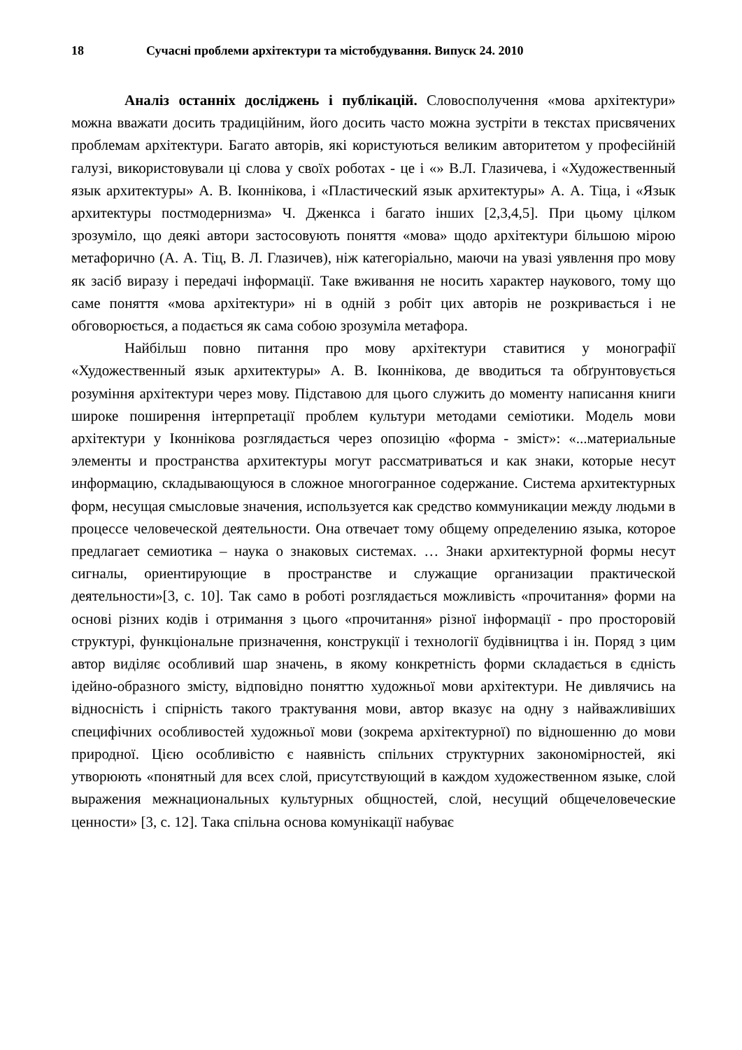18 Сучасні проблеми архітектури та містобудування. Випуск 24. 2010
Аналіз останніх досліджень і публікацій. Словосполучення «мова архітектури» можна вважати досить традиційним, його досить часто можна зустріти в текстах присвячених проблемам архітектури. Багато авторів, які користуються великим авторитетом у професійній галузі, використовували ці слова у своїх роботах - це і «» В.Л. Глазичева, і «Художественный язык архитектуры» А. В. Іконнікова, і «Пластический язык архитектуры» А. А. Тіца, і «Язык архитектуры постмодернизма» Ч. Дженкса і багато інших [2,3,4,5]. При цьому цілком зрозуміло, що деякі автори застосовують поняття «мова» щодо архітектури більшою мірою метафорично (А. А. Тіц, В. Л. Глазичев), ніж категоріально, маючи на увазі уявлення про мову як засіб виразу і передачі інформації. Таке вживання не носить характер наукового, тому що саме поняття «мова архітектури» ні в одній з робіт цих авторів не розкривається і не обговорюється, а подається як сама собою зрозуміла метафора.
Найбільш повно питання про мову архітектури ставитися у монографії «Художественный язык архитектуры» А. В. Іконнікова, де вводиться та обґрунтовується розуміння архітектури через мову. Підставою для цього служить до моменту написання книги широке поширення інтерпретації проблем культури методами семіотики. Модель мови архітектури у Іконнікова розглядається через опозицію «форма - зміст»: «...материальные элементы и пространства архитектуры могут рассматриваться и как знаки, которые несут информацию, складывающуюся в сложное многогранное содержание. Система архитектурных форм, несущая смысловые значения, используется как средство коммуникации между людьми в процессе человеческой деятельности. Она отвечает тому общему определению языка, которое предлагает семиотика – наука о знаковых системах. … Знаки архитектурной формы несут сигналы, ориентирующие в пространстве и служащие организации практической деятельности»[3, с. 10]. Так само в роботі розглядається можливість «прочитання» форми на основі різних кодів і отримання з цього «прочитання» різної інформації - про просторовій структурі, функціональне призначення, конструкції і технології будівництва і ін. Поряд з цим автор виділяє особливий шар значень, в якому конкретність форми складається в єдність ідейно-образного змісту, відповідно поняттю художньої мови архітектури. Не дивлячись на відносність і спірність такого трактування мови, автор вказує на одну з найважливіших специфічних особливостей художньої мови (зокрема архітектурної) по відношенню до мови природної. Цією особливістю є наявність спільних структурних закономірностей, які утворюють «понятный для всех слой, присутствующий в каждом художественном языке, слой выражения межнациональных культурных общностей, слой, несущий общечеловеческие ценности» [3, с. 12]. Така спільна основа комунікації набуває